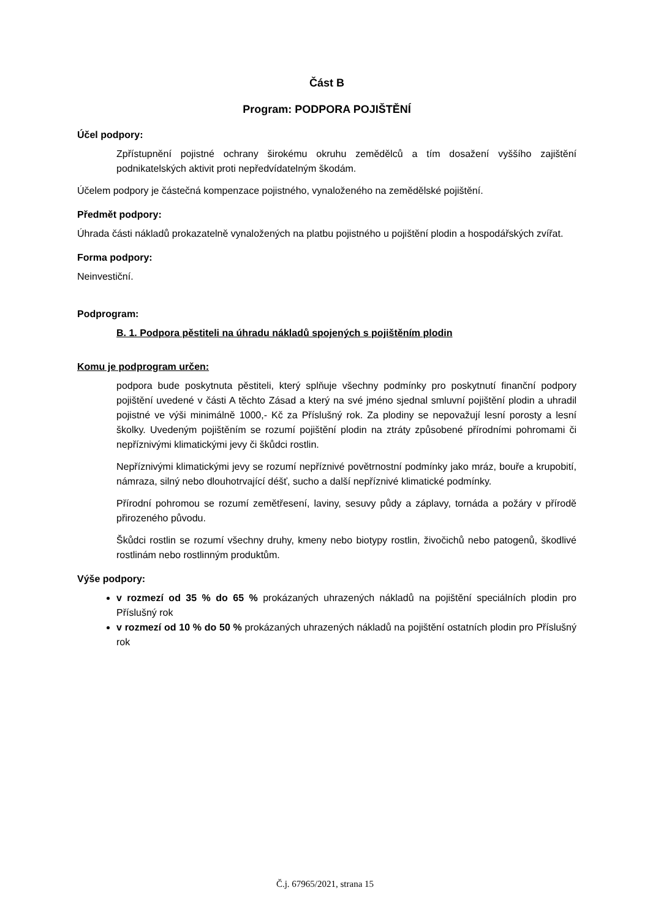Část B
Program: PODPORA POJIŠTĚNÍ
Účel podpory:
Zpřístupnění pojistné ochrany širokému okruhu zemědělců a tím dosažení vyššího zajištění podnikatelských aktivit proti nepředvídatelným škodám.
Účelem podpory je částečná kompenzace pojistného, vynaloženého na zemědělské pojištění.
Předmět podpory:
Úhrada části nákladů prokazatelně vynaložených na platbu pojistného u pojištění plodin a hospodářských zvířat.
Forma podpory:
Neinvestiční.
Podprogram:
B. 1. Podpora pěstiteli na úhradu nákladů spojených s pojištěním plodin
Komu je podprogram určen:
podpora bude poskytnuta pěstiteli, který splňuje všechny podmínky pro poskytnutí finanční podpory pojištění uvedené v části A těchto Zásad a který na své jméno sjednal smluvní pojištění plodin a uhradil pojistné ve výši minimálně 1000,- Kč za Příslušný rok. Za plodiny se nepovažují lesní porosty a lesní školky. Uvedeným pojištěním se rozumí pojištění plodin na ztráty způsobené přírodními pohromami či nepříznivými klimatickými jevy či škůdci rostlin.
Nepříznivými klimatickými jevy se rozumí nepříznivé povětrnostní podmínky jako mráz, bouře a krupobití, námraza, silný nebo dlouhotrvající déšť, sucho a další nepříznivé klimatické podmínky.
Přírodní pohromou se rozumí zemětřesení, laviny, sesuvy půdy a záplavy, tornáda a požáry v přírodě přirozeného původu.
Škůdci rostlin se rozumí všechny druhy, kmeny nebo biotypy rostlin, živočichů nebo patogenů, škodlivé rostlinám nebo rostlinným produktům.
Výše podpory:
v rozmezí od 35 % do 65 % prokázaných uhrazených nákladů na pojištění speciálních plodin pro Příslušný rok
v rozmezí od 10 % do 50 % prokázaných uhrazených nákladů na pojištění ostatních plodin pro Příslušný rok
Č.j. 67965/2021, strana 15